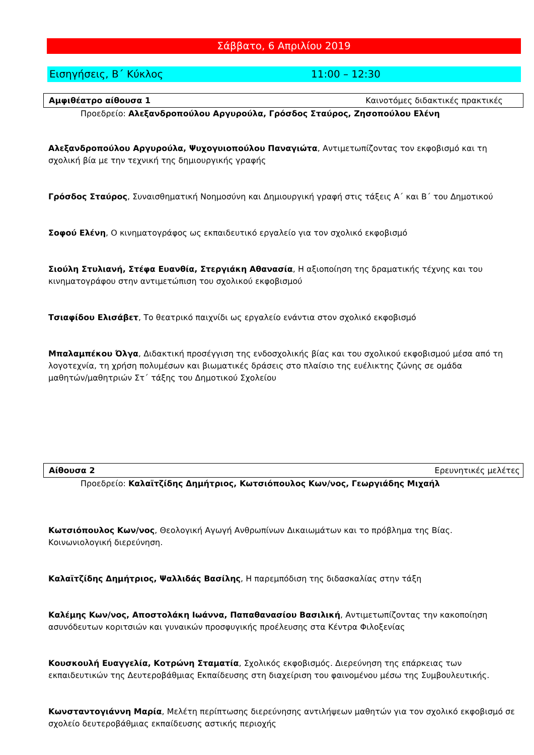Σάββατο, 6 Απριλίου 2019
Εισηγήσεις, Β΄ Κύκλος 11:00 – 12:30
Αμφιθέατρο αίθουσα 1 Καινοτόμες διδακτικές πρακτικές
Προεδρείο: Αλεξανδροπούλου Αργυρούλα, Γρόσδος Σταύρος, Ζησοπούλου Ελένη
Αλεξανδροπούλου Αργυρούλα, Ψυχογυιοπούλου Παναγιώτα, Αντιμετωπίζοντας τον εκφοβισμό και τη σχολική βία με την τεχνική της δημιουργικής γραφής
Γρόσδος Σταύρος, Συναισθηματική Νοημοσύνη και Δημιουργική γραφή στις τάξεις Α΄ και Β΄ του Δημοτικού
Σοφού Ελένη, Ο κινηματογράφος ως εκπαιδευτικό εργαλείο για τον σχολικό εκφοβισμό
Σιούλη Στυλιανή, Στέφα Ευανθία, Στεργιάκη Αθανασία, Η αξιοποίηση της δραματικής τέχνης και του κινηματογράφου στην αντιμετώπιση του σχολικού εκφοβισμού
Τσιαφίδου Ελισάβετ, Το θεατρικό παιχνίδι ως εργαλείο ενάντια στον σχολικό εκφοβισμό
Μπαλαμπέκου Όλγα, Διδακτική προσέγγιση της ενδοσχολικής βίας και του σχολικού εκφοβισμού μέσα από τη λογοτεχνία, τη χρήση πολυμέσων και βιωματικές δράσεις στο πλαίσιο της ευέλικτης ζώνης σε ομάδα μαθητών/μαθητριών Στ΄ τάξης του Δημοτικού Σχολείου
Αίθουσα 2 Ερευνητικές μελέτες
Προεδρείο: Καλαϊτζίδης Δημήτριος, Κωτσιόπουλος Κων/νος, Γεωργιάδης Μιχαήλ
Κωτσιόπουλος Κων/νος, Θεολογική Αγωγή Ανθρωπίνων Δικαιωμάτων και το πρόβλημα της Βίας. Κοινωνιολογική διερεύνηση.
Καλαϊτζίδης Δημήτριος, Ψαλλιδάς Βασίλης, Η παρεμπόδιση της διδασκαλίας στην τάξη
Καλέμης Κων/νος, Αποστολάκη Ιωάννα, Παπαθανασίου Βασιλική, Αντιμετωπίζοντας την κακοποίηση ασυνόδευτων κοριτσιών και γυναικών προσφυγικής προέλευσης στα Κέντρα Φιλοξενίας
Κουσκουλή Ευαγγελία, Κοτρώνη Σταματία, Σχολικός εκφοβισμός. Διερεύνηση της επάρκειας των εκπαιδευτικών της Δευτεροβάθμιας Εκπαίδευσης στη διαχείριση του φαινομένου μέσω της Συμβουλευτικής.
Κωνσταντογιάννη Μαρία, Μελέτη περίπτωσης διερεύνησης αντιλήψεων μαθητών για τον σχολικό εκφοβισμό σε σχολείο δευτεροβάθμιας εκπαίδευσης αστικής περιοχής